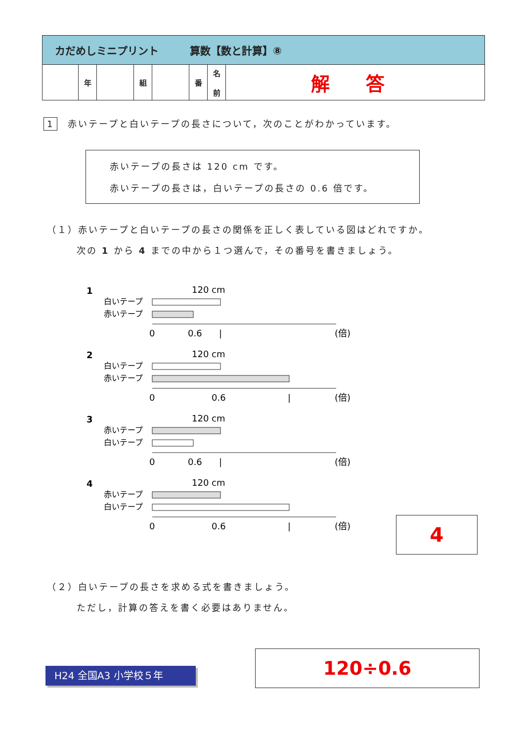| カだめしミニプリント 算数【数と計算】⑧ | | | | | | | |
| | 年 | | 組 | | 番 | 名 前 | 解 答 |
1　赤いテープと白いテープの長さについて，次のことがわかっています。
赤いテープの長さは 120 cm です。
赤いテープの長さは，白いテープの長さの 0.6 倍です。
（１）赤いテープと白いテープの長さの関係を正しく表している図はどれですか。
次の 1 から 4 までの中から１つ選んで，その番号を書きましょう。
1
白いテープ
赤いテープ
120 cm
0
0.6
|
(倍)
2
白いテープ
赤いテープ
120 cm
0
0.6
|
(倍)
3
赤いテープ
白いテープ
120 cm
0
0.6
|
(倍)
4
赤いテープ
白いテープ
120 cm
0
0.6
|
(倍)
4
（２）白いテープの長さを求める式を書きましょう。
ただし，計算の答えを書く必要はありません。
H24 全国A3 小学校５年
120÷0.6